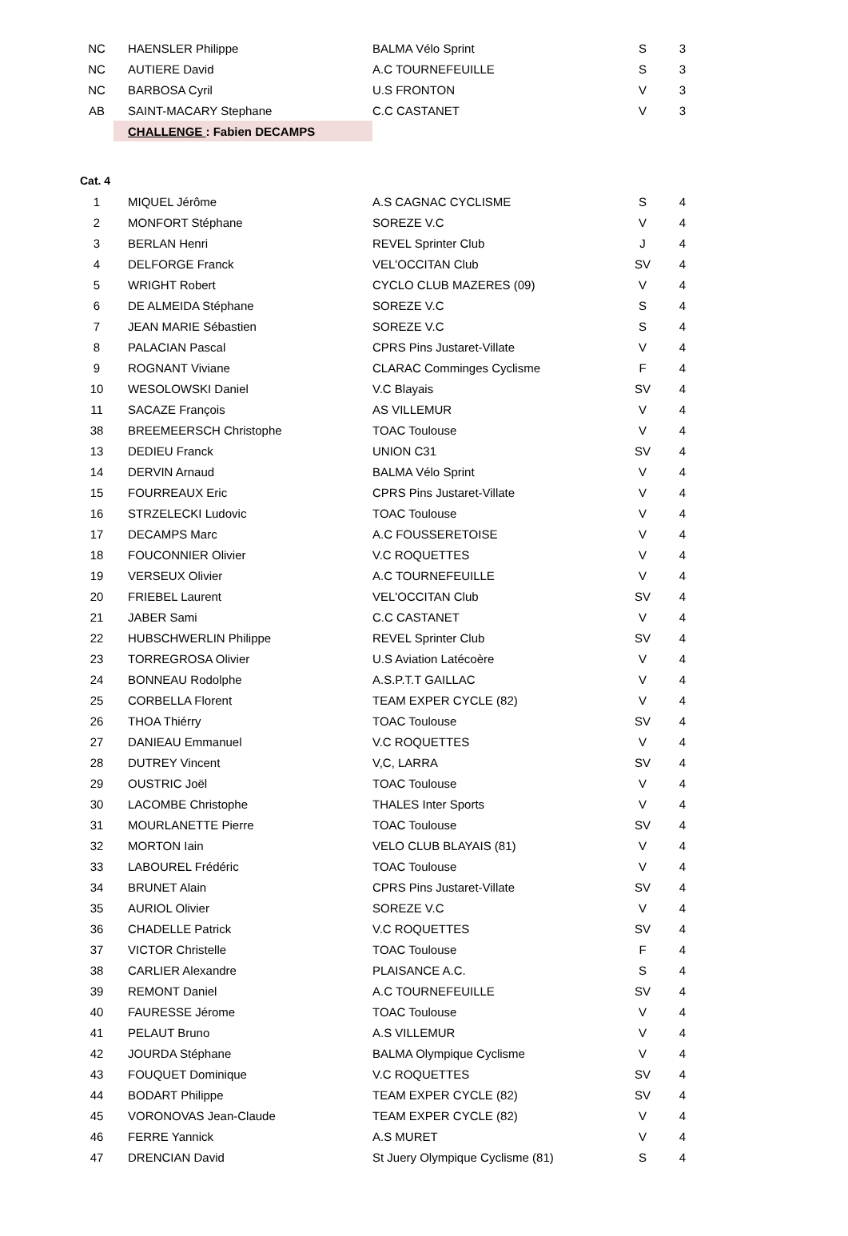| NC | HAENSLER Philippe | BALMA Vélo Sprint | S | 3 |
| NC | AUTIERE David | A.C TOURNEFEUILLE | S | 3 |
| NC | BARBOSA Cyril | U.S FRONTON | V | 3 |
| AB | SAINT-MACARY Stephane | C.C CASTANET | V | 3 |
| | CHALLENGE : Fabien DECAMPS | | | |
| Cat. 4 | | | | |
| 1 | MIQUEL Jérôme | A.S CAGNAC CYCLISME | S | 4 |
| 2 | MONFORT Stéphane | SOREZE V.C | V | 4 |
| 3 | BERLAN Henri | REVEL Sprinter Club | J | 4 |
| 4 | DELFORGE Franck | VEL'OCCITAN Club | SV | 4 |
| 5 | WRIGHT Robert | CYCLO CLUB MAZERES (09) | V | 4 |
| 6 | DE ALMEIDA Stéphane | SOREZE V.C | S | 4 |
| 7 | JEAN MARIE Sébastien | SOREZE V.C | S | 4 |
| 8 | PALACIAN Pascal | CPRS Pins Justaret-Villate | V | 4 |
| 9 | ROGNANT Viviane | CLARAC Comminges Cyclisme | F | 4 |
| 10 | WESOLOWSKI Daniel | V.C Blayais | SV | 4 |
| 11 | SACAZE François | AS VILLEMUR | V | 4 |
| 38 | BREEMEERSCH Christophe | TOAC Toulouse | V | 4 |
| 13 | DEDIEU Franck | UNION C31 | SV | 4 |
| 14 | DERVIN Arnaud | BALMA Vélo Sprint | V | 4 |
| 15 | FOURREAUX Eric | CPRS Pins Justaret-Villate | V | 4 |
| 16 | STRZELECKI Ludovic | TOAC Toulouse | V | 4 |
| 17 | DECAMPS Marc | A.C FOUSSERETOISE | V | 4 |
| 18 | FOUCONNIER Olivier | V.C ROQUETTES | V | 4 |
| 19 | VERSEUX Olivier | A.C TOURNEFEUILLE | V | 4 |
| 20 | FRIEBEL Laurent | VEL'OCCITAN Club | SV | 4 |
| 21 | JABER Sami | C.C CASTANET | V | 4 |
| 22 | HUBSCHWERLIN Philippe | REVEL Sprinter Club | SV | 4 |
| 23 | TORREGROSA Olivier | U.S Aviation Latécoère | V | 4 |
| 24 | BONNEAU Rodolphe | A.S.P.T.T GAILLAC | V | 4 |
| 25 | CORBELLA Florent | TEAM EXPER CYCLE (82) | V | 4 |
| 26 | THOA Thiérry | TOAC Toulouse | SV | 4 |
| 27 | DANIEAU Emmanuel | V.C ROQUETTES | V | 4 |
| 28 | DUTREY Vincent | V,C, LARRA | SV | 4 |
| 29 | OUSTRIC Joël | TOAC Toulouse | V | 4 |
| 30 | LACOMBE Christophe | THALES Inter Sports | V | 4 |
| 31 | MOURLANETTE Pierre | TOAC Toulouse | SV | 4 |
| 32 | MORTON Iain | VELO CLUB BLAYAIS (81) | V | 4 |
| 33 | LABOUREL Frédéric | TOAC Toulouse | V | 4 |
| 34 | BRUNET Alain | CPRS Pins Justaret-Villate | SV | 4 |
| 35 | AURIOL Olivier | SOREZE V.C | V | 4 |
| 36 | CHADELLE Patrick | V.C ROQUETTES | SV | 4 |
| 37 | VICTOR Christelle | TOAC Toulouse | F | 4 |
| 38 | CARLIER Alexandre | PLAISANCE A.C. | S | 4 |
| 39 | REMONT Daniel | A.C TOURNEFEUILLE | SV | 4 |
| 40 | FAURESSE Jérome | TOAC Toulouse | V | 4 |
| 41 | PELAUT Bruno | A.S VILLEMUR | V | 4 |
| 42 | JOURDA Stéphane | BALMA Olympique Cyclisme | V | 4 |
| 43 | FOUQUET Dominique | V.C ROQUETTES | SV | 4 |
| 44 | BODART Philippe | TEAM EXPER CYCLE (82) | SV | 4 |
| 45 | VORONOVAS Jean-Claude | TEAM EXPER CYCLE (82) | V | 4 |
| 46 | FERRE Yannick | A.S MURET | V | 4 |
| 47 | DRENCIAN David | St Juery Olympique Cyclisme (81) | S | 4 |